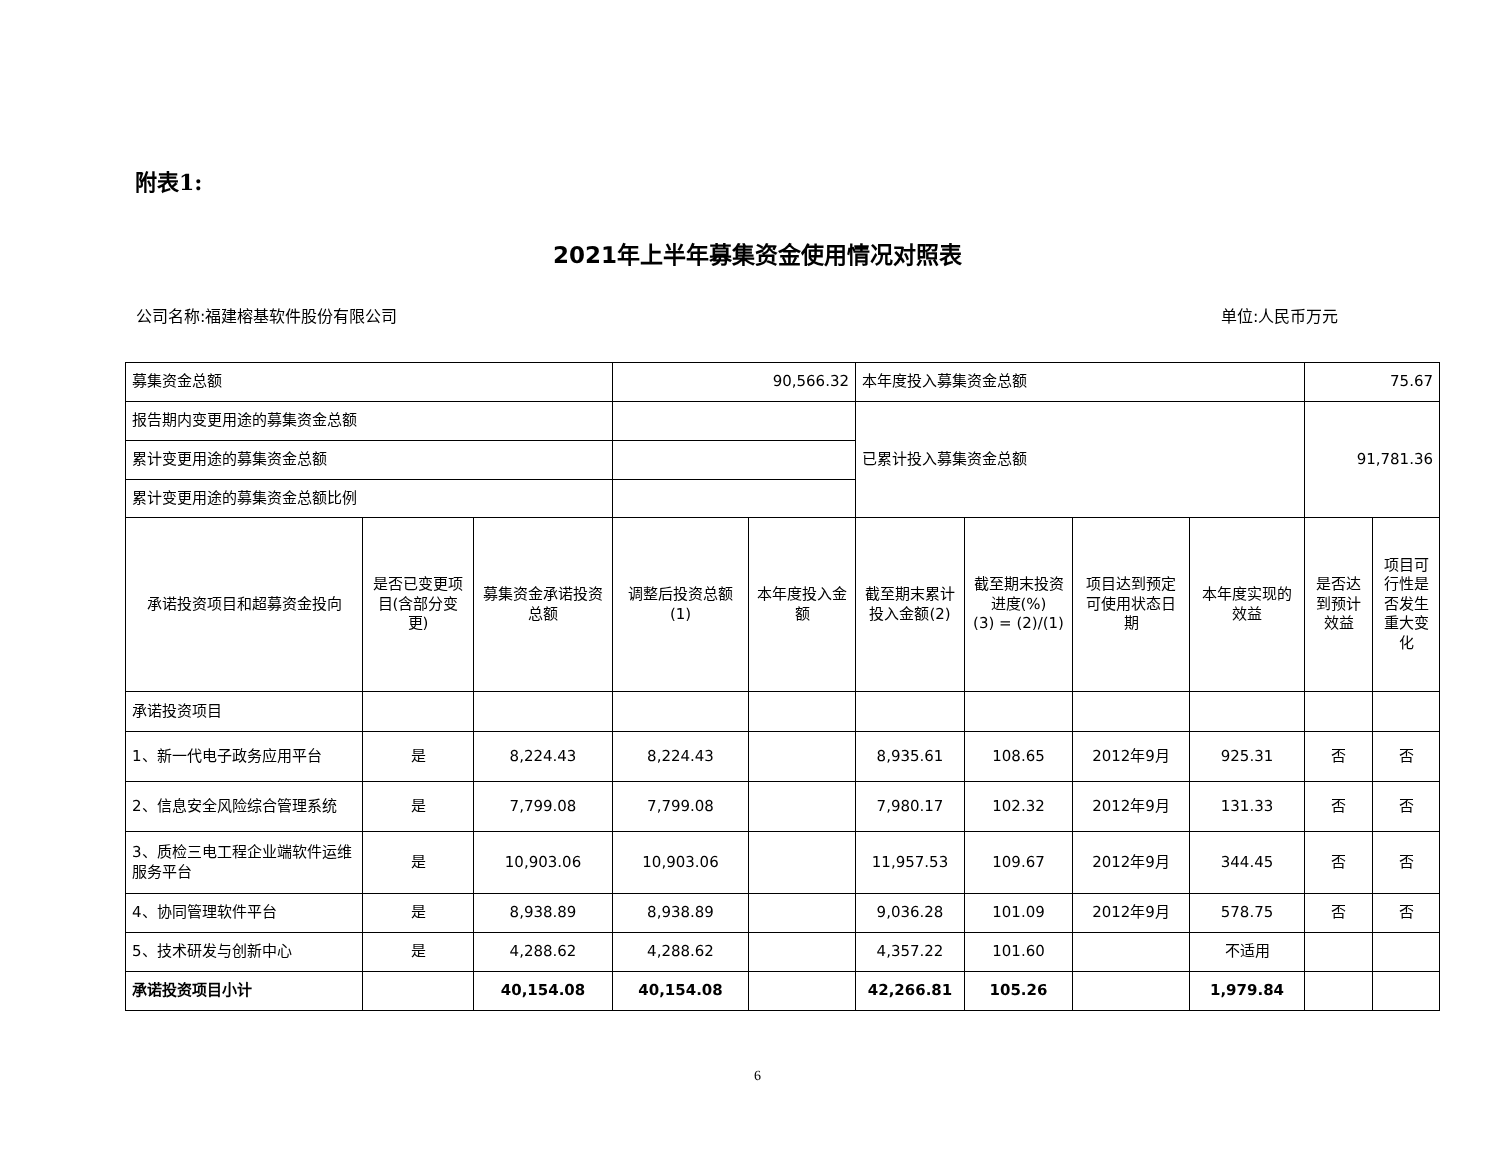附表1:
2021年上半年募集资金使用情况对照表
公司名称:福建榕基软件股份有限公司 单位:人民币万元
| 募集资金总额 | | | 90,566.32 | | 本年度投入募集资金总额 | | | | 75.67 | |
| 报告期内变更用途的募集资金总额 | | | | | 已累计投入募集资金总额 | | | | 91,781.36 | |
| 累计变更用途的募集资金总额 | | | | | | | | | | |
| 累计变更用途的募集资金总额比例 | | | | | | | | | | |
| 承诺投资项目和超募资金投向 | 是否已变更项目(含部分变更) | 募集资金承诺投资总额 | 调整后投资总额 (1) | 本年度投入金额 | 截至期末累计投入金额(2) | 截至期末投资进度(%) (3) = (2)/(1) | 项目达到预定可使用状态日期 | 本年度实现的效益 | 是否达到预计效益 | 项目可行性是否发生重大变化 |
| 承诺投资项目 | | | | | | | | | | |
| 1、新一代电子政务应用平台 | 是 | 8,224.43 | 8,224.43 | | 8,935.61 | 108.65 | 2012年9月 | 925.31 | 否 | 否 |
| 2、信息安全风险综合管理系统 | 是 | 7,799.08 | 7,799.08 | | 7,980.17 | 102.32 | 2012年9月 | 131.33 | 否 | 否 |
| 3、质检三电工程企业端软件运维服务平台 | 是 | 10,903.06 | 10,903.06 | | 11,957.53 | 109.67 | 2012年9月 | 344.45 | 否 | 否 |
| 4、协同管理软件平台 | 是 | 8,938.89 | 8,938.89 | | 9,036.28 | 101.09 | 2012年9月 | 578.75 | 否 | 否 |
| 5、技术研发与创新中心 | 是 | 4,288.62 | 4,288.62 | | 4,357.22 | 101.60 | | 不适用 | | |
| 承诺投资项目小计 | | 40,154.08 | 40,154.08 | | 42,266.81 | 105.26 | | 1,979.84 | | |
6